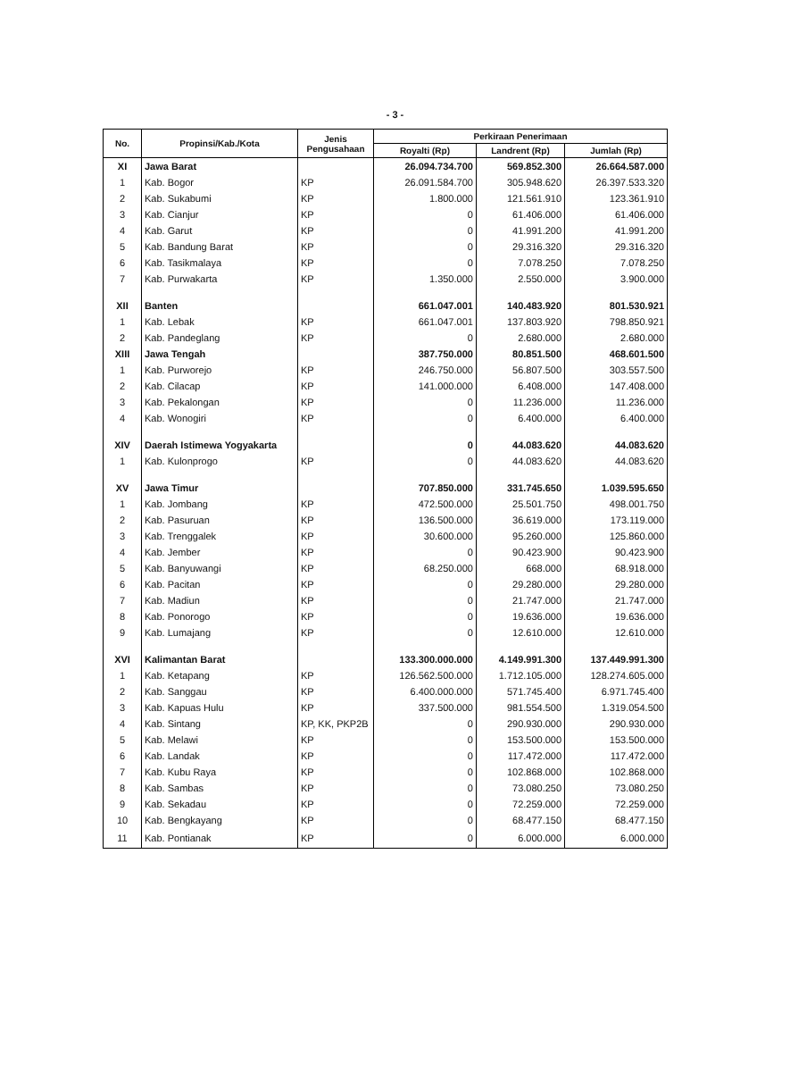- 3 -
| No. | Propinsi/Kab./Kota | Jenis Pengusahaan | Perkiraan Penerimaan | | |
| --- | --- | --- | --- | --- | --- |
| | | | Royalti (Rp) | Landrent (Rp) | Jumlah (Rp) |
| XI | Jawa Barat | | 26.094.734.700 | 569.852.300 | 26.664.587.000 |
| 1 | Kab. Bogor | KP | 26.091.584.700 | 305.948.620 | 26.397.533.320 |
| 2 | Kab. Sukabumi | KP | 1.800.000 | 121.561.910 | 123.361.910 |
| 3 | Kab. Cianjur | KP | 0 | 61.406.000 | 61.406.000 |
| 4 | Kab. Garut | KP | 0 | 41.991.200 | 41.991.200 |
| 5 | Kab. Bandung Barat | KP | 0 | 29.316.320 | 29.316.320 |
| 6 | Kab. Tasikmalaya | KP | 0 | 7.078.250 | 7.078.250 |
| 7 | Kab. Purwakarta | KP | 1.350.000 | 2.550.000 | 3.900.000 |
| XII | Banten | | 661.047.001 | 140.483.920 | 801.530.921 |
| 1 | Kab. Lebak | KP | 661.047.001 | 137.803.920 | 798.850.921 |
| 2 | Kab. Pandeglang | KP | 0 | 2.680.000 | 2.680.000 |
| XIII | Jawa Tengah | | 387.750.000 | 80.851.500 | 468.601.500 |
| 1 | Kab. Purworejo | KP | 246.750.000 | 56.807.500 | 303.557.500 |
| 2 | Kab. Cilacap | KP | 141.000.000 | 6.408.000 | 147.408.000 |
| 3 | Kab. Pekalongan | KP | 0 | 11.236.000 | 11.236.000 |
| 4 | Kab. Wonogiri | KP | 0 | 6.400.000 | 6.400.000 |
| XIV | Daerah Istimewa Yogyakarta | | 0 | 44.083.620 | 44.083.620 |
| 1 | Kab. Kulonprogo | KP | 0 | 44.083.620 | 44.083.620 |
| XV | Jawa Timur | | 707.850.000 | 331.745.650 | 1.039.595.650 |
| 1 | Kab. Jombang | KP | 472.500.000 | 25.501.750 | 498.001.750 |
| 2 | Kab. Pasuruan | KP | 136.500.000 | 36.619.000 | 173.119.000 |
| 3 | Kab. Trenggalek | KP | 30.600.000 | 95.260.000 | 125.860.000 |
| 4 | Kab. Jember | KP | 0 | 90.423.900 | 90.423.900 |
| 5 | Kab. Banyuwangi | KP | 68.250.000 | 668.000 | 68.918.000 |
| 6 | Kab. Pacitan | KP | 0 | 29.280.000 | 29.280.000 |
| 7 | Kab. Madiun | KP | 0 | 21.747.000 | 21.747.000 |
| 8 | Kab. Ponorogo | KP | 0 | 19.636.000 | 19.636.000 |
| 9 | Kab. Lumajang | KP | 0 | 12.610.000 | 12.610.000 |
| XVI | Kalimantan Barat | | 133.300.000.000 | 4.149.991.300 | 137.449.991.300 |
| 1 | Kab. Ketapang | KP | 126.562.500.000 | 1.712.105.000 | 128.274.605.000 |
| 2 | Kab. Sanggau | KP | 6.400.000.000 | 571.745.400 | 6.971.745.400 |
| 3 | Kab. Kapuas Hulu | KP | 337.500.000 | 981.554.500 | 1.319.054.500 |
| 4 | Kab. Sintang | KP, KK, PKP2B | 0 | 290.930.000 | 290.930.000 |
| 5 | Kab. Melawi | KP | 0 | 153.500.000 | 153.500.000 |
| 6 | Kab. Landak | KP | 0 | 117.472.000 | 117.472.000 |
| 7 | Kab. Kubu Raya | KP | 0 | 102.868.000 | 102.868.000 |
| 8 | Kab. Sambas | KP | 0 | 73.080.250 | 73.080.250 |
| 9 | Kab. Sekadau | KP | 0 | 72.259.000 | 72.259.000 |
| 10 | Kab. Bengkayang | KP | 0 | 68.477.150 | 68.477.150 |
| 11 | Kab. Pontianak | KP | 0 | 6.000.000 | 6.000.000 |